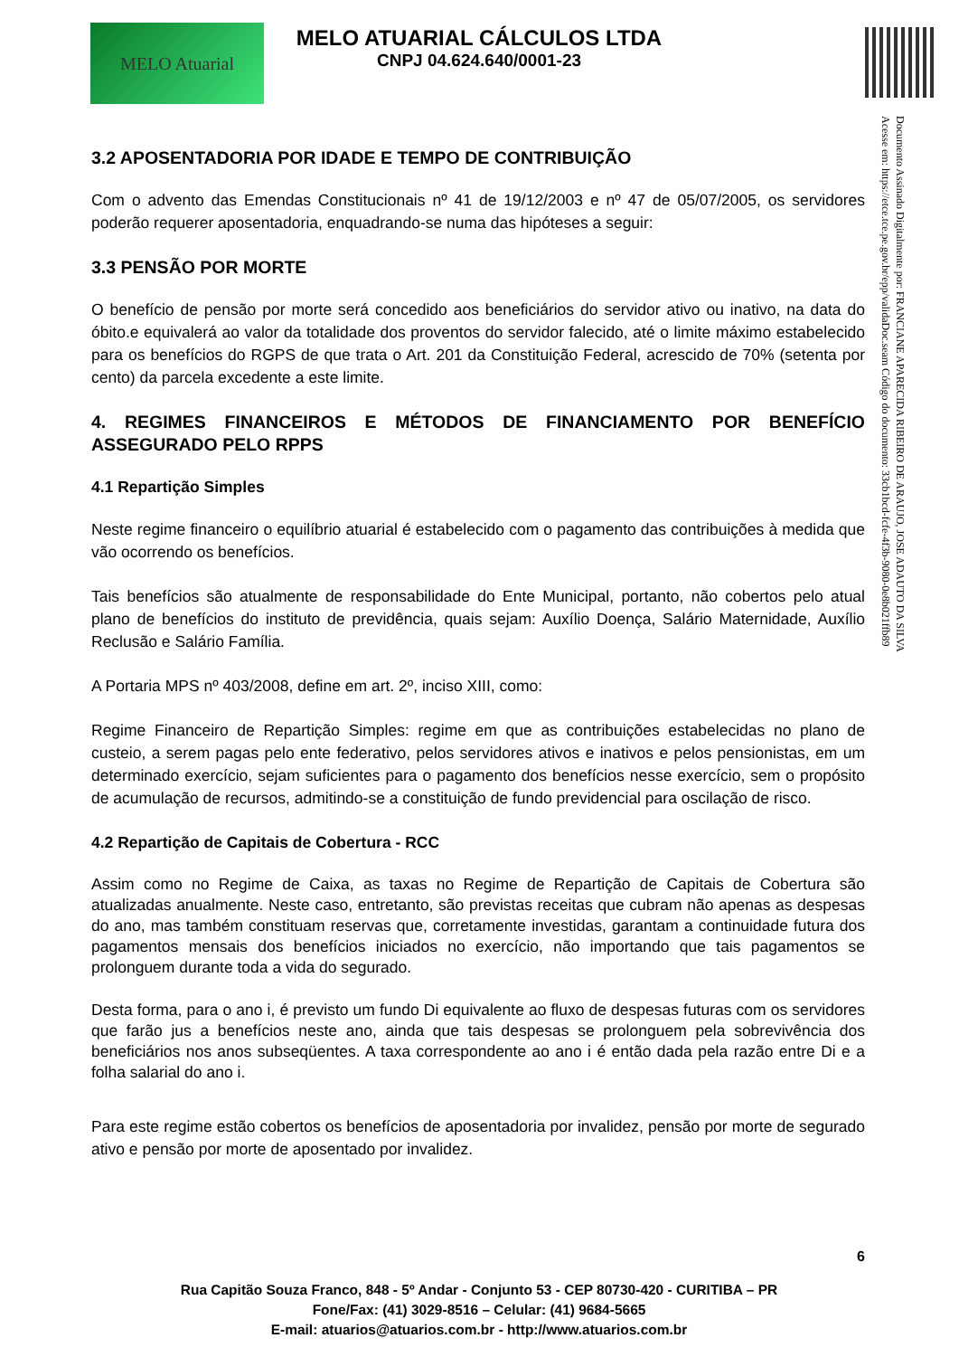MELO Atuarial
MELO ATUARIAL CÁLCULOS LTDA
CNPJ 04.624.640/0001-23
Documento Assinado Digitalmente por: FRANCIANE APARECIDA RIBEIRO DE ARAUJO, JOSE ADAUTO DA SILVA
Acesse em: https://etce.tce.pe.gov.br/epp/validaDoc.seam Código do documento: 33cb1bcd-fcfe-4f3b-9080-0e8b021ffb89
3.2 APOSENTADORIA POR IDADE E TEMPO DE CONTRIBUIÇÃO
Com o advento das Emendas Constitucionais nº 41 de 19/12/2003 e nº 47 de 05/07/2005, os servidores poderão requerer aposentadoria, enquadrando-se numa das hipóteses a seguir:
3.3 PENSÃO POR MORTE
O benefício de pensão por morte será concedido aos beneficiários do servidor ativo ou inativo, na data do óbito.e equivalerá ao valor da totalidade dos proventos do servidor falecido, até o limite máximo estabelecido para os benefícios do RGPS de que trata o Art. 201 da Constituição Federal, acrescido de 70% (setenta por cento) da parcela excedente a este limite.
4. REGIMES FINANCEIROS E MÉTODOS DE FINANCIAMENTO POR BENEFÍCIO ASSEGURADO PELO RPPS
4.1 Repartição Simples
Neste regime financeiro o equilíbrio atuarial é estabelecido com o pagamento das contribuições à medida que vão ocorrendo os benefícios.
Tais benefícios são atualmente de responsabilidade do Ente Municipal, portanto, não cobertos pelo atual plano de benefícios do instituto de previdência, quais sejam: Auxílio Doença, Salário Maternidade, Auxílio Reclusão e Salário Família.
A Portaria MPS nº 403/2008, define em art. 2º, inciso XIII, como:
Regime Financeiro de Repartição Simples: regime em que as contribuições estabelecidas no plano de custeio, a serem pagas pelo ente federativo, pelos servidores ativos e inativos e pelos pensionistas, em um determinado exercício, sejam suficientes para o pagamento dos benefícios nesse exercício, sem o propósito de acumulação de recursos, admitindo-se a constituição de fundo previdencial para oscilação de risco.
4.2 Repartição de Capitais de Cobertura - RCC
Assim como no Regime de Caixa, as taxas no Regime de Repartição de Capitais de Cobertura são atualizadas anualmente. Neste caso, entretanto, são previstas receitas que cubram não apenas as despesas do ano, mas também constituam reservas que, corretamente investidas, garantam a continuidade futura dos pagamentos mensais dos benefícios iniciados no exercício, não importando que tais pagamentos se prolonguem durante toda a vida do segurado.
Desta forma, para o ano i, é previsto um fundo Di equivalente ao fluxo de despesas futuras com os servidores que farão jus a benefícios neste ano, ainda que tais despesas se prolonguem pela sobrevivência dos beneficiários nos anos subseqüentes. A taxa correspondente ao ano i é então dada pela razão entre Di e a folha salarial do ano i.
Para este regime estão cobertos os benefícios de aposentadoria por invalidez, pensão por morte de segurado ativo e pensão por morte de aposentado por invalidez.
6
Rua Capitão Souza Franco, 848 - 5º Andar - Conjunto 53 - CEP 80730-420 - CURITIBA – PR
Fone/Fax: (41) 3029-8516 – Celular: (41) 9684-5665
E-mail: atuarios@atuarios.com.br - http://www.atuarios.com.br